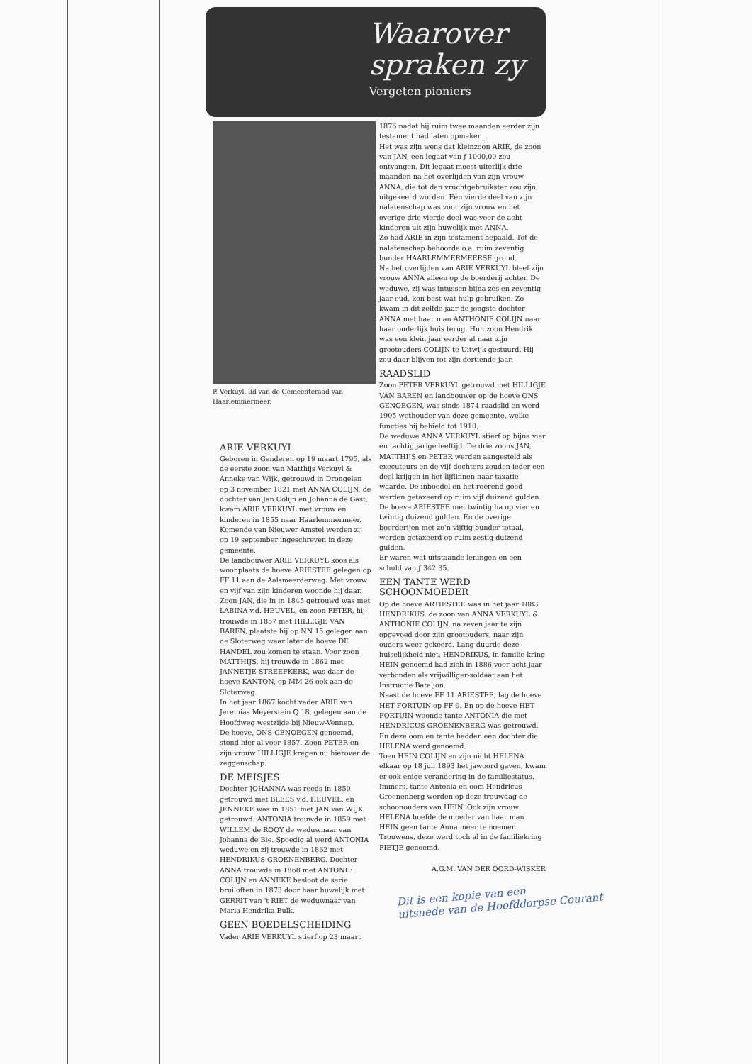Waarover
spraken zy
Vergeten pioniers
P. Verkuyl, lid van de Gemeenteraad van Haarlemmermeer.
ARIE VERKUYL
Geboren in Genderen op 19 maart 1795, als de eerste zoon van Matthijs Verkuyl & Anneke van Wijk, getrouwd in Drongelen op 3 november 1821 met ANNA COLIJN, de dochter van Jan Colijn en Johanna de Gast, kwam ARIE VERKUYL met vrouw en kinderen in 1855 naar Haarlemmermeer. Komende van Nieuwer Amstel werden zij op 19 september ingeschreven in deze gemeente.
De landbouwer ARIE VERKUYL koos als woonplaats de hoeve ARIESTEE gelegen op FF 11 aan de Aalsmeerderweg. Met vrouw en vijf van zijn kinderen woonde hij daar. Zoon JAN, die in in 1845 getrouwd was met LABINA v.d. HEUVEL, en zoon PETER, hij trouwde in 1857 met HILLIGJE VAN BAREN, plaatste hij op NN 15 gelegen aan de Sloterweg waar later de hoeve DE HANDEL zou komen te staan. Voor zoon MATTHIJS, hij trouwde in 1862 met JANNETJE STREEFKERK, was daar de hoeve KANTON, op MM 26 ook aan de Sloterweg.
In het jaar 1867 kocht vader ARIE van Jeremias Meyerstein Q 18, gelegen aan de Hoofdweg westzijde bij Nieuw-Vennep.
De hoeve, ONS GENOEGEN genoemd, stond hier al voor 1857. Zoon PETER en zijn vrouw HILLIGJE kregen nu hierover de zeggenschap.
DE MEISJES
Dochter JOHANNA was reeds in 1850 getrouwd met BLEES v.d. HEUVEL, en JENNEKE was in 1851 met JAN van WIJK getrouwd. ANTONIA trouwde in 1859 met WILLEM de ROOY de weduwnaar van Johanna de Bie. Spoedig al werd ANTONIA weduwe en zij trouwde in 1862 met HENDRIKUS GROENENBERG. Dochter ANNA trouwde in 1868 met ANTONIE COLIJN en ANNEKE besloot de serie bruiloften in 1873 door haar huwelijk met GERRIT van 't RIET de weduwnaar van Maria Hendrika Bulk.
GEEN BOEDELSCHEIDING
Vader ARIE VERKUYL stierf op 23 maart
1876 nadat hij ruim twee maanden eerder zijn testament had laten opmaken.
Het was zijn wens dat kleinzoon ARIE, de zoon van JAN, een legaat van ƒ 1000,00 zou ontvangen. Dit legaat moest uiterlijk drie maanden na het overlijden van zijn vrouw ANNA, die tot dan vruchtgebruikster zou zijn, uitgekeerd worden. Een vierde deel van zijn nalatenschap was voor zijn vrouw en het overige drie vierde deel was voor de acht kinderen uit zijn huwelijk met ANNA.
Zo had ARIE in zijn testament bepaald. Tot de nalatenschap behoorde o.a. ruim zeventig bunder HAARLEMMERMEERSE grond.
Na het overlijden van ARIE VERKUYL bleef zijn vrouw ANNA alleen op de boerderij achter. De weduwe, zij was intussen bijna zes en zeventig jaar oud, kon best wat hulp gebruiken. Zo kwam in dit zelfde jaar de jongste dochter ANNA met haar man ANTHONIE COLIJN naar haar ouderlijk huis terug. Hun zoon Hendrik was een klein jaar eerder al naar zijn grootouders COLIJN te Uitwijk gestuurd. Hij zou daar blijven tot zijn dertiende jaar.
RAADSLID
Zoon PETER VERKUYL getrouwd met HILLIGJE VAN BAREN en landbouwer op de hoeve ONS GENOEGEN, was sinds 1874 raadslid en werd 1905 wethouder van deze gemeente, welke functies hij behield tot 1910.
De weduwe ANNA VERKUYL stierf op bijna vier en tachtig jarige leeftijd. De drie zoons JAN, MATTHIJS en PETER werden aangesteld als executeurs en de vijf dochters zouden ieder een deel krijgen in het lijflinnen naar taxatie waarde. De inboedel en het roerend goed werden getaxeerd op ruim vijf duizend gulden. De hoeve ARIESTEE met twintig ha op vier en twintig duizend gulden. En de overige boerderijen met zo'n vijftig bunder totaal, werden getaxeerd op ruim zestig duizend gulden.
Er waren wat uitstaande leningen en een schuld van ƒ 342,35.
EEN TANTE WERD SCHOONMOEDER
Op de hoeve ARTIESTEE was in het jaar 1883 HENDRIKUS, de zoon van ANNA VERKUYL & ANTHONIE COLIJN, na zeven jaar te zijn opgevoed door zijn grootouders, naar zijn ouders weer gekeerd. Lang duurde deze huiselijkheid niet. HENDRIKUS, in familie kring HEIN genoemd had zich in 1886 voor acht jaar verbonden als vrijwilliger-soldaat aan het Instructie Bataljon.
Naast de hoeve FF 11 ARIESTEE, lag de hoeve HET FORTUIN op FF 9. En op de hoeve HET FORTUIN woonde tante ANTONIA die met HENDRICUS GROENENBERG was getrouwd. En deze oom en tante hadden een dochter die HELENA werd genoemd.
Toen HEIN COLIJN en zijn nicht HELENA elkaar op 18 juli 1893 het jawoord gaven, kwam er ook enige verandering in de familiestatus. Immers, tante Antonia en oom Hendricus Groenenberg werden op deze trouwdag de schoonouders van HEIN. Ook zijn vrouw HELENA hoefde de moeder van haar man HEIN geen tante Anna meer te noemen. Trouwens, deze werd toch al in de familiekring PIETJE genoemd.
A.G.M. VAN DER OORD-WISKER
Dit is een kopie van een
uitsnede van de Hoofddorpse Courant